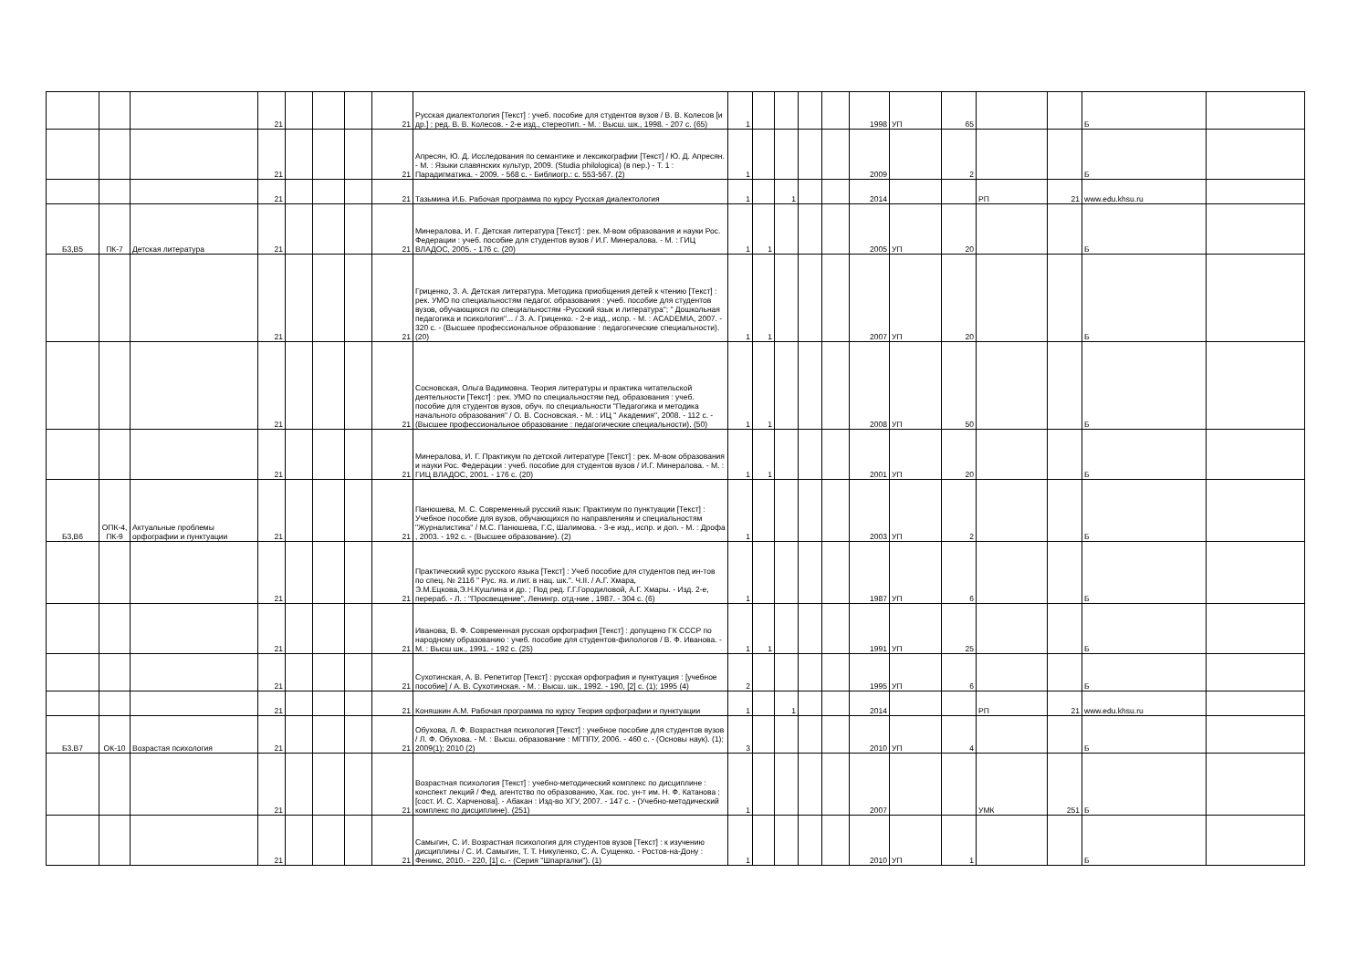| | | | 21 | | | | 21 | Русская диалектология [Текст] : учеб. пособие для студентов вузов / В. В. Колесов [и др.] ; ред. В. В. Колесов. - 2-е изд., стереотип. - М. : Высш. шк., 1998. - 207 с. (65) | 1 | | | | | 1998 | УП | 65 | | | Б | |
| | | | 21 | | | | 21 | Апресян, Ю. Д. Исследования по семантике и лексикографии [Текст] / Ю. Д. Апресян. - М. : Языки славянских культур, 2009. (Studia philologica) (в пер.) - Т. 1 : Парадигматика. - 2009. - 568 с. - Библиогр.: с. 553-567. (2) | 1 | | | | | 2009 | | 2 | | | Б | |
| | | | 21 | | | | 21 | Тазьмина И.Б. Рабочая программа по курсу Русская диалектология | 1 | | 1 | | | 2014 | | | РП | 21 | www.edu.khsu.ru | |
| Б3,В5 | ПК-7 | Детская литература | 21 | | | | 21 | Минералова, И. Г. Детская литература [Текст] : рек. М-вом образования и науки Рос. Федерации : учеб. пособие для студентов вузов / И.Г. Минералова. - М. : ГИЦ ВЛАДОС, 2005. - 176 с. (20) | 1 | 1 | | | | 2005 | УП | 20 | | | Б | |
| | | | 21 | | | | 21 | Гриценко, З. А. Детская литература. Методика приобщения детей к чтению [Текст] : рек. УМО по специальностям педагог. образования : учеб. пособие для студентов вузов, обучающихся по специальностям -Русский язык и литература"; " Дошкольная педагогика и психология"... / З. А. Гриценко. - 2-е изд., испр. - М. : ACADEMIA, 2007. - 320 с. - (Высшее профессиональное образование : педагогические специальности). (20) | 1 | 1 | | | | 2007 | УП | 20 | | | Б | |
| | | | 21 | | | | 21 | Сосновская, Ольга Вадимовна. Теория литературы и практика читательской деятельности [Текст] : рек. УМО по специальностям пед. образования : учеб. пособие для студентов вузов, обуч. по специальности "Педагогика и методика начального образования" / О. В. Сосновская. - М. : ИЦ " Академия", 2008. - 112 с. - (Высшее профессиональное образование : педагогические специальности). (50) | 1 | 1 | | | | 2008 | УП | 50 | | | Б | |
| | | | 21 | | | | 21 | Минералова, И. Г. Практикум по детской литературе [Текст] : рек. М-вом образования и науки Рос. Федерации : учеб. пособие для студентов вузов / И.Г. Минералова. - М. : ГИЦ ВЛАДОС, 2001. - 176 с. (20) | 1 | 1 | | | | 2001 | УП | 20 | | | Б | |
| Б3,В6 | ОПК-4, ПК-9 | Актуальные проблемы орфографии и пунктуации | 21 | | | | 21 | Панюшева, М. С. Современный русский язык: Практикум по пунктуации [Текст] : Учебное пособие для вузов, обучающихся по направлениям и специальностям "Журналистика" / М.С. Панюшева, Г.С, Шалимова. - 3-е изд., испр. и доп. - М. : Дрофа , 2003. - 192 с. - (Высшее образование). (2) | 1 | | | | | 2003 | УП | 2 | | | Б | |
| | | | 21 | | | | 21 | Практический курс русского языка [Текст] : Учеб пособие для студентов пед ин-тов по спец. № 2116 " Рус. яз. и лит. в нац. шк.". Ч.II. / А.Г. Хмара, Э.М.Ецкова,Э.Н.Кушлина и др. ; Под ред. Г.Г.Городиловой, А.Г. Хмары. - Изд. 2-е, перераб. - Л. : "Просвещение", Ленингр. отд-ние , 1987. - 304 с. (6) | 1 | | | | | 1987 | УП | 6 | | | Б | |
| | | | 21 | | | | 21 | Иванова, В. Ф. Современная русская орфография [Текст] : допущено ГК СССР по народному образованию : учеб. пособие для студентов-филологов / В. Ф. Иванова. - М. : Высш шк., 1991. - 192 с. (25) | 1 | 1 | | | | 1991 | УП | 25 | | | Б | |
| | | | 21 | | | | 21 | Сухотинская, А. В. Репетитор [Текст] : русская орфография и пунктуация : [учебное пособие] / А. В. Сухотинская. - М. : Высш. шк., 1992. - 190, [2] с. (1); 1995 (4) | 2 | | | | | 1995 | УП | 6 | | | Б | |
| | | | 21 | | | | 21 | Коняшкин А.М. Рабочая программа по курсу Теория орфографии и пунктуации | 1 | | 1 | | | 2014 | | | РП | 21 | www.edu.khsu.ru | |
| Б3.В7 | ОК-10 | Возрастая психология | 21 | | | | 21 | Обухова, Л. Ф. Возрастная психология [Текст] : учебное пособие для студентов вузов / Л. Ф. Обухова. - М. : Высш. образование : МГППУ, 2006. - 460 с. - (Основы наук). (1); 2009(1); 2010 (2) | 3 | | | | | 2010 | УП | 4 | | | Б | |
| | | | 21 | | | | 21 | Возрастная психология [Текст] : учебно-методический комплекс по дисциплине : конспект лекций / Фед. агентство по образованию, Хак. гос. ун-т им. Н. Ф. Катанова ; [сост. И. С. Харченова]. - Абакан : Изд-во ХГУ, 2007. - 147 с. - (Учебно-методический комплекс по дисциплине). (251) | 1 | | | | | 2007 | | | УМК | 251 | Б | |
| | | | 21 | | | | 21 | Самыгин, С. И. Возрастная психология для студентов вузов [Текст] : к изучению дисциплины / С. И. Самыгин, Т. Т. Никуленко, С. А. Сущенко. - Ростов-на-Дону : Феникс, 2010. - 220, [1] с. - (Серия "Шпаргалки"). (1) | 1 | | | | | 2010 | УП | 1 | | | Б | |